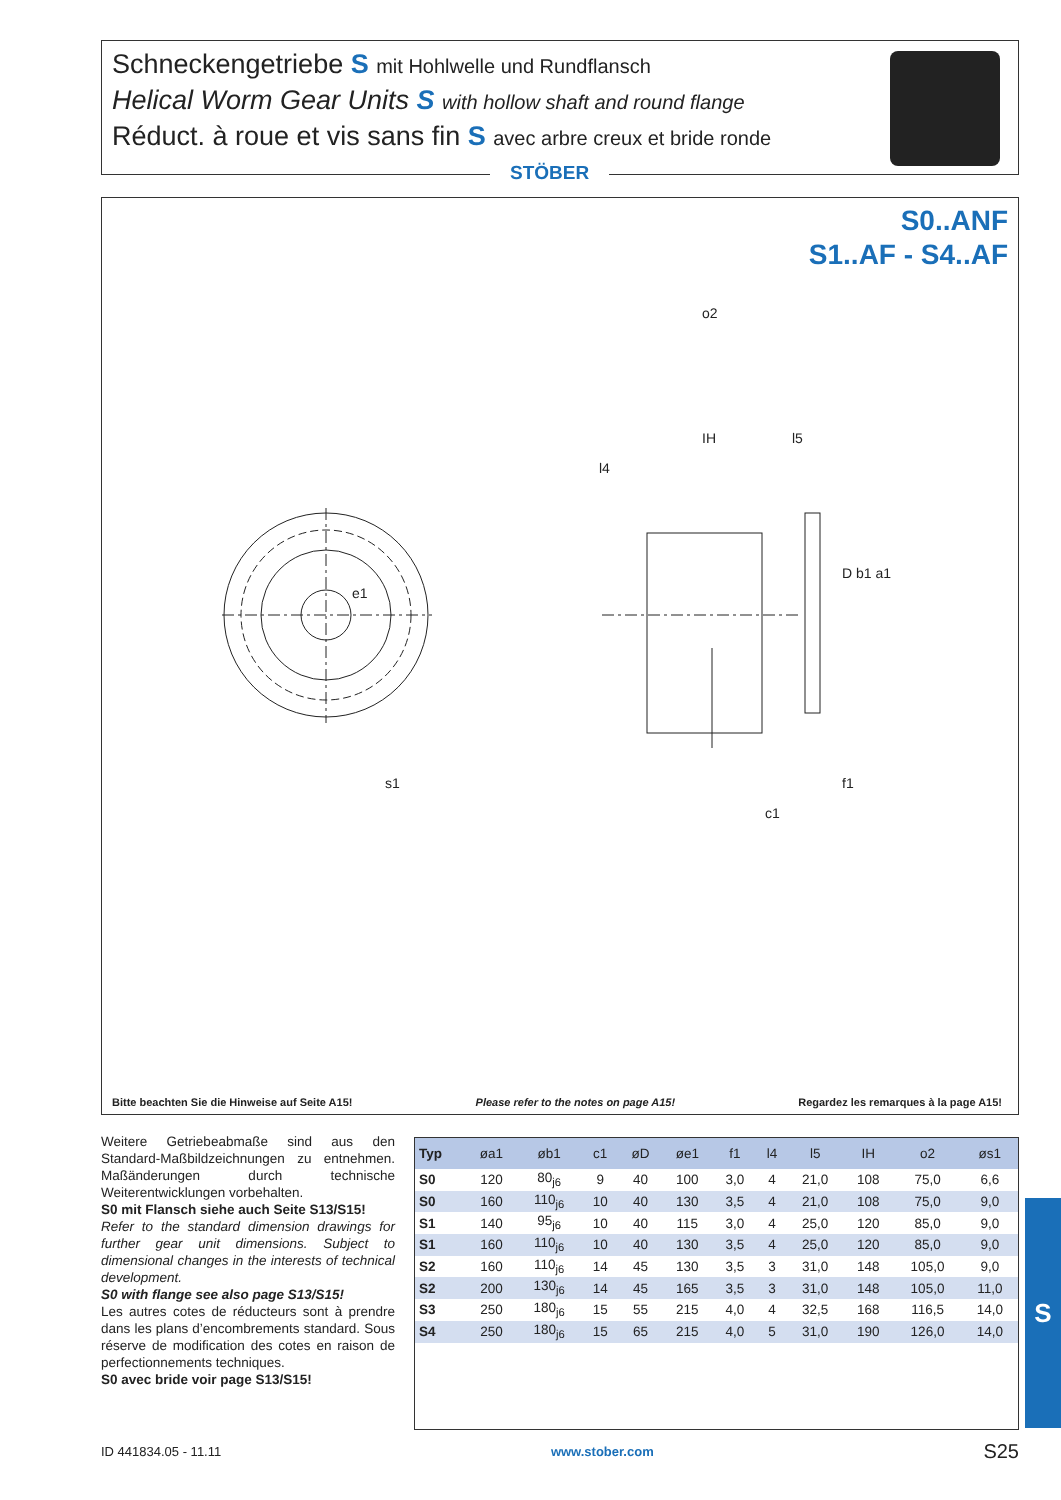Schneckengetriebe S mit Hohlwelle und Rundflansch
Helical Worm Gear Units S with hollow shaft and round flange
Réduct. à roue et vis sans fin S avec arbre creux et bride ronde
STÖBER
S0..ANF
S1..AF - S4..AF
s1
o2
IH
l5
l4
D b1 a1
f1
c1
e1
Bitte beachten Sie die Hinweise auf Seite A15! Please refer to the notes on page A15! Regardez les remarques à la page A15!
Weitere Getriebeabmaße sind aus den Standard-Maßbildzeichnungen zu entnehmen. Maßänderungen durch technische Weiterentwicklungen vorbehalten.
S0 mit Flansch siehe auch Seite S13/S15!
Refer to the standard dimension drawings for further gear unit dimensions. Subject to dimensional changes in the interests of technical development.
S0 with flange see also page S13/S15!
Les autres cotes de réducteurs sont à prendre dans les plans d’encombrements standard. Sous réserve de modification des cotes en raison de perfectionnements techniques.
S0 avec bride voir page S13/S15!
| Typ | øa1 | øb1 | c1 | øD | øe1 | f1 | l4 | l5 | IH | o2 | øs1 |
| --- | --- | --- | --- | --- | --- | --- | --- | --- | --- | --- | --- |
| S0 | 120 | 80<sub>j6</sub> | 9 | 40 | 100 | 3,0 | 4 | 21,0 | 108 | 75,0 | 6,6 |
| S0 | 160 | 110<sub>j6</sub> | 10 | 40 | 130 | 3,5 | 4 | 21,0 | 108 | 75,0 | 9,0 |
| S1 | 140 | 95<sub>j6</sub> | 10 | 40 | 115 | 3,0 | 4 | 25,0 | 120 | 85,0 | 9,0 |
| S1 | 160 | 110<sub>j6</sub> | 10 | 40 | 130 | 3,5 | 4 | 25,0 | 120 | 85,0 | 9,0 |
| S2 | 160 | 110<sub>j6</sub> | 14 | 45 | 130 | 3,5 | 3 | 31,0 | 148 | 105,0 | 9,0 |
| S2 | 200 | 130<sub>j6</sub> | 14 | 45 | 165 | 3,5 | 3 | 31,0 | 148 | 105,0 | 11,0 |
| S3 | 250 | 180<sub>j6</sub> | 15 | 55 | 215 | 4,0 | 4 | 32,5 | 168 | 116,5 | 14,0 |
| S4 | 250 | 180<sub>j6</sub> | 15 | 65 | 215 | 4,0 | 5 | 31,0 | 190 | 126,0 | 14,0 |
S
ID 441834.05 - 11.11 www.stober.com S25